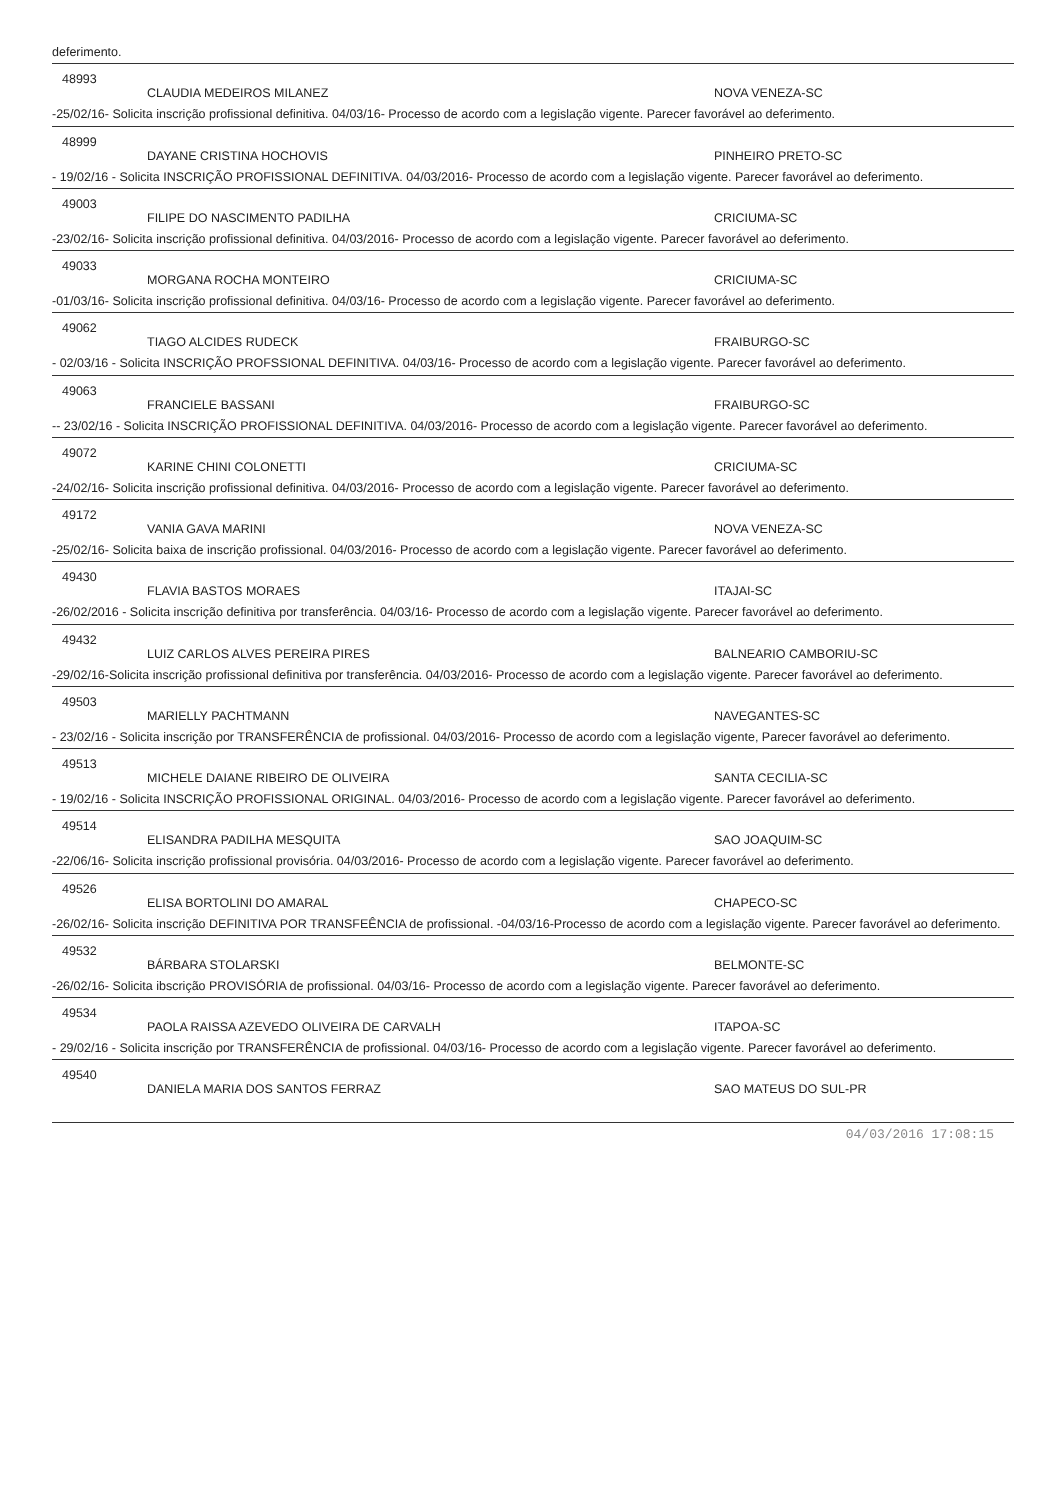deferimento.
48993
CLAUDIA MEDEIROS MILANEZ NOVA VENEZA-SC
-25/02/16- Solicita inscrição profissional definitiva. 04/03/16- Processo de acordo com a legislação vigente. Parecer favorável ao deferimento.
48999
DAYANE CRISTINA HOCHOVIS PINHEIRO PRETO-SC
- 19/02/16 - Solicita INSCRIÇÃO PROFISSIONAL DEFINITIVA. 04/03/2016- Processo de acordo com a legislação vigente. Parecer favorável ao deferimento.
49003
FILIPE DO NASCIMENTO PADILHA CRICIUMA-SC
-23/02/16- Solicita inscrição profissional definitiva. 04/03/2016- Processo de acordo com a legislação vigente. Parecer favorável ao deferimento.
49033
MORGANA ROCHA MONTEIRO CRICIUMA-SC
-01/03/16- Solicita inscrição profissional definitiva. 04/03/16- Processo de acordo com a legislação vigente. Parecer favorável ao deferimento.
49062
TIAGO ALCIDES RUDECK FRAIBURGO-SC
- 02/03/16 - Solicita INSCRIÇÃO PROFSSIONAL DEFINITIVA. 04/03/16- Processo de acordo com a legislação vigente. Parecer favorável ao deferimento.
49063
FRANCIELE BASSANI FRAIBURGO-SC
-- 23/02/16 - Solicita INSCRIÇÃO PROFISSIONAL DEFINITIVA. 04/03/2016- Processo de acordo com a legislação vigente. Parecer favorável ao deferimento.
49072
KARINE CHINI COLONETTI CRICIUMA-SC
-24/02/16- Solicita inscrição profissional definitiva. 04/03/2016- Processo de acordo com a legislação vigente. Parecer favorável ao deferimento.
49172
VANIA GAVA MARINI NOVA VENEZA-SC
-25/02/16- Solicita baixa de inscrição profissional. 04/03/2016- Processo de acordo com a legislação vigente. Parecer favorável ao deferimento.
49430
FLAVIA BASTOS MORAES ITAJAI-SC
-26/02/2016 - Solicita inscrição definitiva por transferência. 04/03/16- Processo de acordo com a legislação vigente. Parecer favorável ao deferimento.
49432
LUIZ CARLOS ALVES PEREIRA PIRES BALNEARIO CAMBORIU-SC
-29/02/16-Solicita inscrição profissional definitiva por transferência. 04/03/2016- Processo de acordo com a legislação vigente. Parecer favorável ao deferimento.
49503
MARIELLY PACHTMANN NAVEGANTES-SC
- 23/02/16 - Solicita inscrição por TRANSFERÊNCIA de profissional. 04/03/2016- Processo de acordo com a legislação vigente, Parecer favorável ao deferimento.
49513
MICHELE DAIANE RIBEIRO DE OLIVEIRA SANTA CECILIA-SC
- 19/02/16 - Solicita INSCRIÇÃO PROFISSIONAL ORIGINAL. 04/03/2016- Processo de acordo com a legislação vigente. Parecer favorável ao deferimento.
49514
ELISANDRA PADILHA MESQUITA SAO JOAQUIM-SC
-22/06/16- Solicita inscrição profissional provisória. 04/03/2016- Processo de acordo com a legislação vigente. Parecer favorável ao deferimento.
49526
ELISA BORTOLINI DO AMARAL CHAPECO-SC
-26/02/16- Solicita inscrição DEFINITIVA POR TRANSFEÊNCIA de profissional. -04/03/16-Processo de acordo com a legislação vigente. Parecer favorável ao deferimento.
49532
BÁRBARA STOLARSKI BELMONTE-SC
-26/02/16- Solicita ibscrição PROVISÓRIA de profissional. 04/03/16- Processo de acordo com a legislação vigente. Parecer favorável ao deferimento.
49534
PAOLA RAISSA AZEVEDO OLIVEIRA DE CARVALH ITAPOA-SC
- 29/02/16 - Solicita inscrição por TRANSFERÊNCIA de profissional. 04/03/16- Processo de acordo com a legislação vigente. Parecer favorável ao deferimento.
49540
DANIELA MARIA DOS SANTOS FERRAZ SAO MATEUS DO SUL-PR
04/03/2016 17:08:15